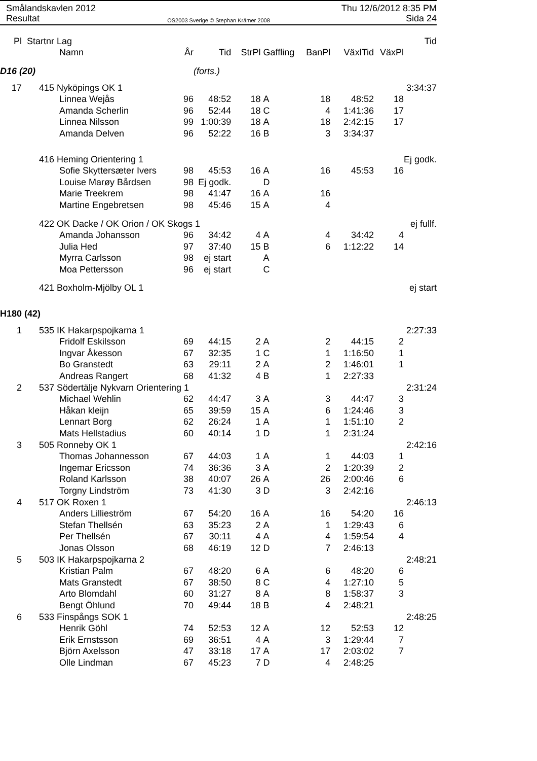Smålandskavlen 2012
Resultat
OS2003 Sverige © Stephan Krämer 2008
Thu 12/6/2012 8:35 PM
Sida 24
| Pl | Startnr | Lag | | | | | | | | Tid |
| --- | --- | --- | --- | --- | --- | --- | --- | --- | --- | --- |
| | | Namn | År | Tid | StrPl | Gaffling | BanPl | VäxlTid | VäxPl | |
| D16 (20) | | | | (forts.) | | | | | | |
| 17 | 415 | Nyköpings OK 1 | | | | | | | | 3:34:37 |
| | | Linnea Wejås | 96 | 48:52 | 18 | A | 18 | 48:52 | 18 | |
| | | Amanda Scherlin | 96 | 52:44 | 18 | C | 4 | 1:41:36 | 17 | |
| | | Linnea Nilsson | 99 | 1:00:39 | 18 | A | 18 | 2:42:15 | 17 | |
| | | Amanda Delven | 96 | 52:22 | 16 | B | 3 | 3:34:37 | | |
| | 416 | Heming Orientering 1 | | | | | | | | Ej godk. |
| | | Sofie Skyttersæter Ivers | 98 | 45:53 | 16 | A | 16 | 45:53 | 16 | |
| | | Louise Marøy Bårdsen | 98 | Ej godk. | | D | | | | |
| | | Marie Treekrem | 98 | 41:47 | 16 | A | 16 | | | |
| | | Martine Engebretsen | 98 | 45:46 | 15 | A | 4 | | | |
| | 422 | OK Dacke / OK Orion / OK Skogs 1 | | | | | | | | ej fullf. |
| | | Amanda Johansson | 96 | 34:42 | 4 | A | 4 | 34:42 | 4 | |
| | | Julia Hed | 97 | 37:40 | 15 | B | 6 | 1:12:22 | 14 | |
| | | Myrra Carlsson | 98 | ej start | | A | | | | |
| | | Moa Pettersson | 96 | ej start | | C | | | | |
| | 421 | Boxholm-Mjölby OL 1 | | | | | | | | ej start |
| H180 (42) | | | | | | | | | | |
| 1 | 535 | IK Hakarpspojkarna 1 | | | | | | | | 2:27:33 |
| | | Fridolf Eskilsson | 69 | 44:15 | 2 | A | 2 | 44:15 | 2 | |
| | | Ingvar Åkesson | 67 | 32:35 | 1 | C | 1 | 1:16:50 | 1 | |
| | | Bo Granstedt | 63 | 29:11 | 2 | A | 2 | 1:46:01 | 1 | |
| | | Andreas Rangert | 68 | 41:32 | 4 | B | 1 | 2:27:33 | | |
| 2 | 537 | Södertälje Nykvarn Orientering 1 | | | | | | | | 2:31:24 |
| | | Michael Wehlin | 62 | 44:47 | 3 | A | 3 | 44:47 | 3 | |
| | | Håkan kleijn | 65 | 39:59 | 15 | A | 6 | 1:24:46 | 3 | |
| | | Lennart Borg | 62 | 26:24 | 1 | A | 1 | 1:51:10 | 2 | |
| | | Mats Hellstadius | 60 | 40:14 | 1 | D | 1 | 2:31:24 | | |
| 3 | 505 | Ronneby OK 1 | | | | | | | | 2:42:16 |
| | | Thomas Johannesson | 67 | 44:03 | 1 | A | 1 | 44:03 | 1 | |
| | | Ingemar Ericsson | 74 | 36:36 | 3 | A | 2 | 1:20:39 | 2 | |
| | | Roland Karlsson | 38 | 40:07 | 26 | A | 26 | 2:00:46 | 6 | |
| | | Torgny Lindström | 73 | 41:30 | 3 | D | 3 | 2:42:16 | | |
| 4 | 517 | OK Roxen 1 | | | | | | | | 2:46:13 |
| | | Anders Lillieström | 67 | 54:20 | 16 | A | 16 | 54:20 | 16 | |
| | | Stefan Thellsén | 63 | 35:23 | 2 | A | 1 | 1:29:43 | 6 | |
| | | Per Thellsén | 67 | 30:11 | 4 | A | 4 | 1:59:54 | 4 | |
| | | Jonas Olsson | 68 | 46:19 | 12 | D | 7 | 2:46:13 | | |
| 5 | 503 | IK Hakarpspojkarna 2 | | | | | | | | 2:48:21 |
| | | Kristian Palm | 67 | 48:20 | 6 | A | 6 | 48:20 | 6 | |
| | | Mats Granstedt | 67 | 38:50 | 8 | C | 4 | 1:27:10 | 5 | |
| | | Arto Blomdahl | 60 | 31:27 | 8 | A | 8 | 1:58:37 | 3 | |
| | | Bengt Öhlund | 70 | 49:44 | 18 | B | 4 | 2:48:21 | | |
| 6 | 533 | Finspångs SOK 1 | | | | | | | | 2:48:25 |
| | | Henrik Göhl | 74 | 52:53 | 12 | A | 12 | 52:53 | 12 | |
| | | Erik Ernstsson | 69 | 36:51 | 4 | A | 3 | 1:29:44 | 7 | |
| | | Björn Axelsson | 47 | 33:18 | 17 | A | 17 | 2:03:02 | 7 | |
| | | Olle Lindman | 67 | 45:23 | 7 | D | 4 | 2:48:25 | | |